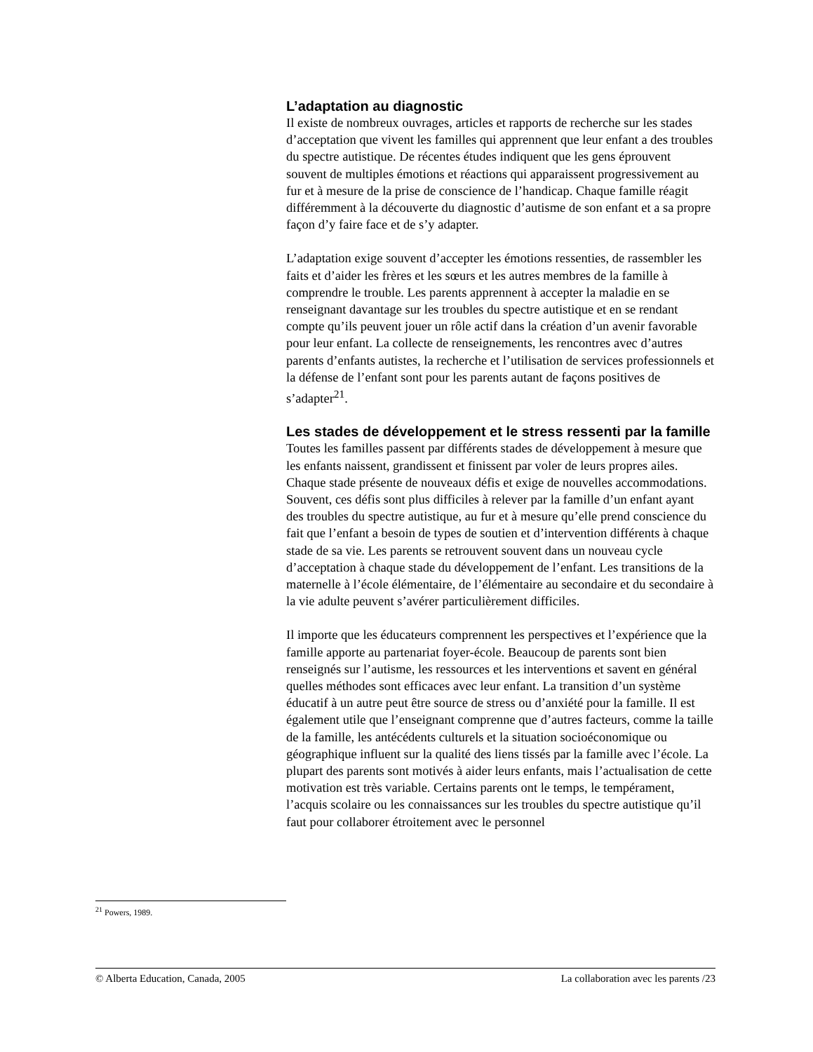L’adaptation au diagnostic
Il existe de nombreux ouvrages, articles et rapports de recherche sur les stades d’acceptation que vivent les familles qui apprennent que leur enfant a des troubles du spectre autistique. De récentes études indiquent que les gens éprouvent souvent de multiples émotions et réactions qui apparaissent progressivement au fur et à mesure de la prise de conscience de l’handicap. Chaque famille réagit différemment à la découverte du diagnostic d’autisme de son enfant et a sa propre façon d’y faire face et de s’y adapter.
L’adaptation exige souvent d’accepter les émotions ressenties, de rassembler les faits et d’aider les frères et les sœurs et les autres membres de la famille à comprendre le trouble. Les parents apprennent à accepter la maladie en se renseignant davantage sur les troubles du spectre autistique et en se rendant compte qu’ils peuvent jouer un rôle actif dans la création d’un avenir favorable pour leur enfant. La collecte de renseignements, les rencontres avec d’autres parents d’enfants autistes, la recherche et l’utilisation de services professionnels et la défense de l’enfant sont pour les parents autant de façons positives de s’adapter<sup>21</sup>.
Les stades de développement et le stress ressenti par la famille
Toutes les familles passent par différents stades de développement à mesure que les enfants naissent, grandissent et finissent par voler de leurs propres ailes. Chaque stade présente de nouveaux défis et exige de nouvelles accommodations. Souvent, ces défis sont plus difficiles à relever par la famille d’un enfant ayant des troubles du spectre autistique, au fur et à mesure qu’elle prend conscience du fait que l’enfant a besoin de types de soutien et d’intervention différents à chaque stade de sa vie. Les parents se retrouvent souvent dans un nouveau cycle d’acceptation à chaque stade du développement de l’enfant. Les transitions de la maternelle à l’école élémentaire, de l’élémentaire au secondaire et du secondaire à la vie adulte peuvent s’avérer particulièrement difficiles.
Il importe que les éducateurs comprennent les perspectives et l’expérience que la famille apporte au partenariat foyer-école. Beaucoup de parents sont bien renseignés sur l’autisme, les ressources et les interventions et savent en général quelles méthodes sont efficaces avec leur enfant. La transition d’un système éducatif à un autre peut être source de stress ou d’anxiété pour la famille. Il est également utile que l’enseignant comprenne que d’autres facteurs, comme la taille de la famille, les antécédents culturels et la situation socioéconomique ou géographique influent sur la qualité des liens tissés par la famille avec l’école. La plupart des parents sont motivés à aider leurs enfants, mais l’actualisation de cette motivation est très variable. Certains parents ont le temps, le tempérament, l’acquis scolaire ou les connaissances sur les troubles du spectre autistique qu’il faut pour collaborer étroitement avec le personnel
<sup>21</sup> Powers, 1989.
© Alberta Education, Canada, 2005 La collaboration avec les parents /23